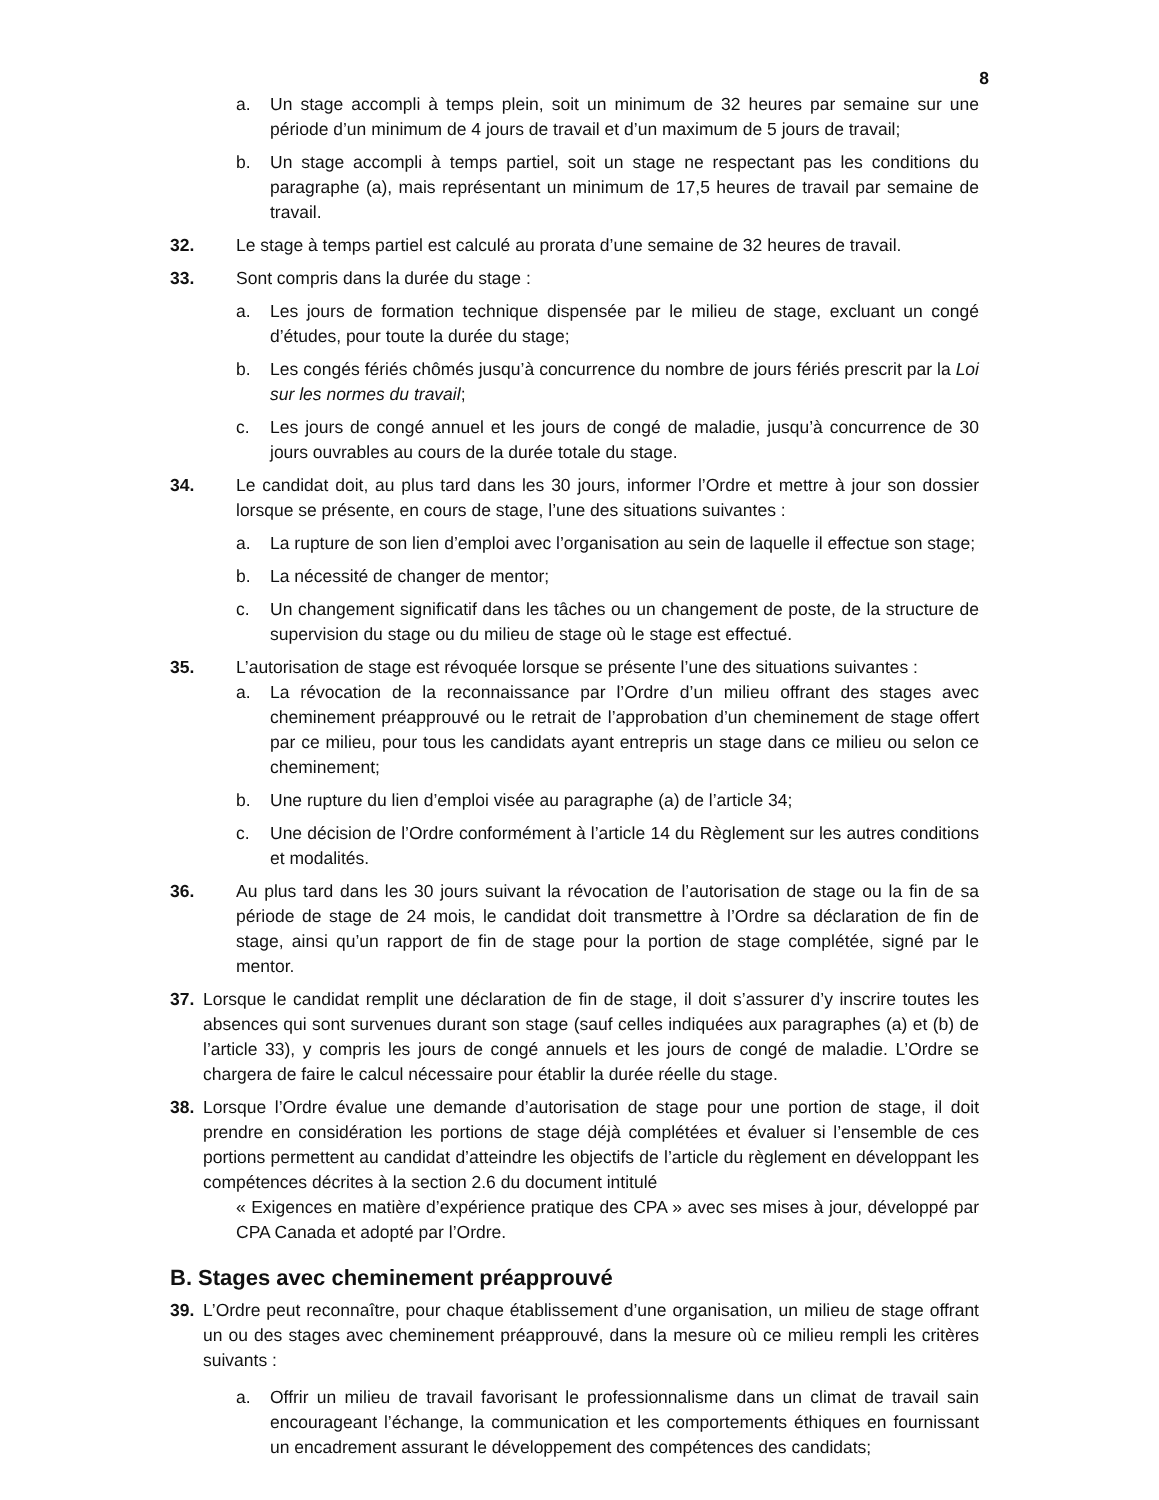8
a. Un stage accompli à temps plein, soit un minimum de 32 heures par semaine sur une période d’un minimum de 4 jours de travail et d’un maximum de 5 jours de travail;
b. Un stage accompli à temps partiel, soit un stage ne respectant pas les conditions du paragraphe (a), mais représentant un minimum de 17,5 heures de travail par semaine de travail.
32. Le stage à temps partiel est calculé au prorata d’une semaine de 32 heures de travail.
33. Sont compris dans la durée du stage :
a. Les jours de formation technique dispensée par le milieu de stage, excluant un congé d’études, pour toute la durée du stage;
b. Les congés fériés chômés jusqu’à concurrence du nombre de jours fériés prescrit par la Loi sur les normes du travail;
c. Les jours de congé annuel et les jours de congé de maladie, jusqu’à concurrence de 30 jours ouvrables au cours de la durée totale du stage.
34. Le candidat doit, au plus tard dans les 30 jours, informer l’Ordre et mettre à jour son dossier lorsque se présente, en cours de stage, l’une des situations suivantes :
a. La rupture de son lien d’emploi avec l’organisation au sein de laquelle il effectue son stage;
b. La nécessité de changer de mentor;
c. Un changement significatif dans les tâches ou un changement de poste, de la structure de supervision du stage ou du milieu de stage où le stage est effectué.
35. L’autorisation de stage est révoquée lorsque se présente l’une des situations suivantes :
a. La révocation de la reconnaissance par l’Ordre d’un milieu offrant des stages avec cheminement préapprouvé ou le retrait de l’approbation d’un cheminement de stage offert par ce milieu, pour tous les candidats ayant entrepris un stage dans ce milieu ou selon ce cheminement;
b. Une rupture du lien d’emploi visée au paragraphe (a) de l’article 34;
c. Une décision de l’Ordre conformément à l’article 14 du Règlement sur les autres conditions et modalités.
36. Au plus tard dans les 30 jours suivant la révocation de l’autorisation de stage ou la fin de sa période de stage de 24 mois, le candidat doit transmettre à l’Ordre sa déclaration de fin de stage, ainsi qu’un rapport de fin de stage pour la portion de stage complétée, signé par le mentor.
37. Lorsque le candidat remplit une déclaration de fin de stage, il doit s’assurer d’y inscrire toutes les absences qui sont survenues durant son stage (sauf celles indiquées aux paragraphes (a) et (b) de l’article 33), y compris les jours de congé annuels et les jours de congé de maladie. L’Ordre se chargera de faire le calcul nécessaire pour établir la durée réelle du stage.
38. Lorsque l’Ordre évalue une demande d’autorisation de stage pour une portion de stage, il doit prendre en considération les portions de stage déjà complétées et évaluer si l’ensemble de ces portions permettent au candidat d’atteindre les objectifs de l’article du règlement en développant les compétences décrites à la section 2.6 du document intitulé
« Exigences en matière d’expérience pratique des CPA » avec ses mises à jour, développé par CPA Canada et adopté par l’Ordre.
B. Stages avec cheminement préapprouvé
39. L’Ordre peut reconnaître, pour chaque établissement d’une organisation, un milieu de stage offrant un ou des stages avec cheminement préapprouvé, dans la mesure où ce milieu rempli les critères suivants :
a. Offrir un milieu de travail favorisant le professionnalisme dans un climat de travail sain encourageant l’échange, la communication et les comportements éthiques en fournissant un encadrement assurant le développement des compétences des candidats;